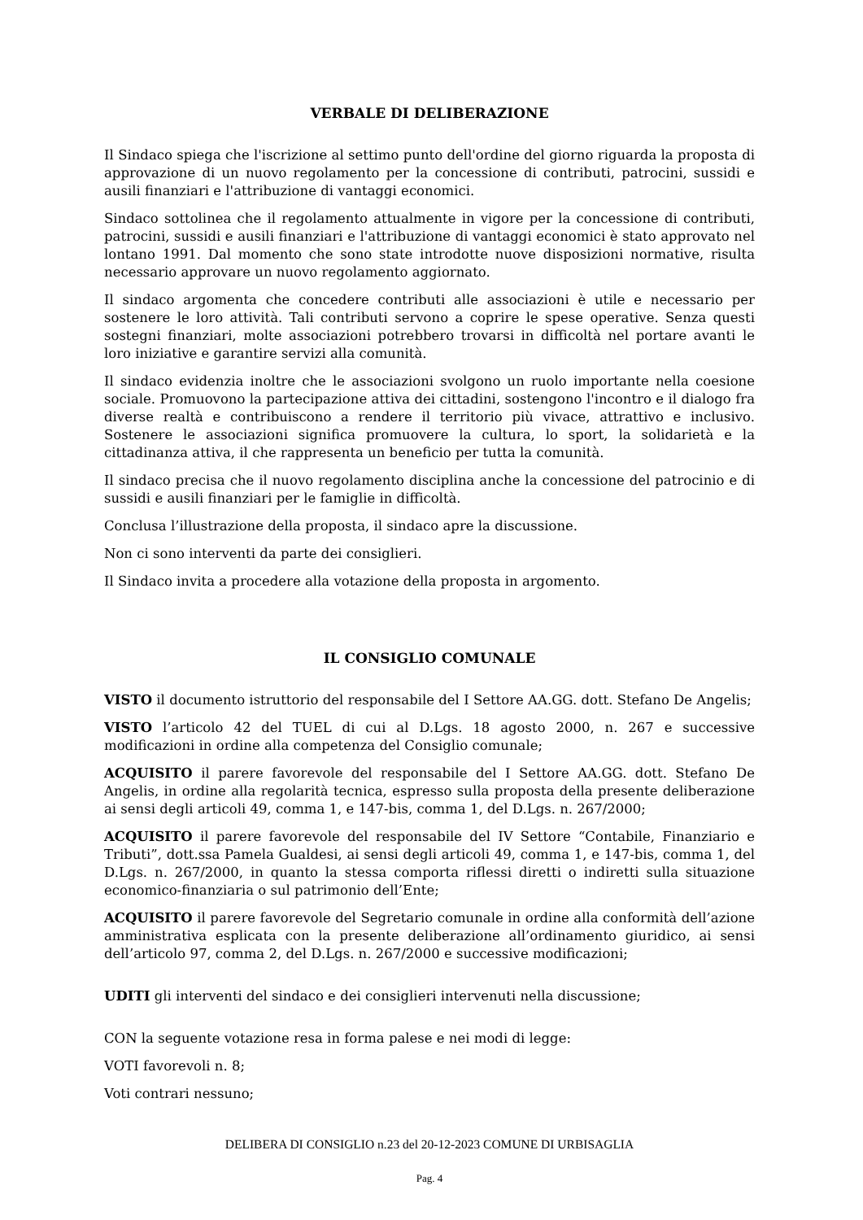VERBALE DI DELIBERAZIONE
Il Sindaco spiega che l'iscrizione al settimo punto dell'ordine del giorno riguarda la proposta di approvazione di un nuovo regolamento per la concessione di contributi, patrocini, sussidi e ausili finanziari e l'attribuzione di vantaggi economici.
Sindaco sottolinea che il regolamento attualmente in vigore per la concessione di contributi, patrocini, sussidi e ausili finanziari e l'attribuzione di vantaggi economici è stato approvato nel lontano 1991. Dal momento che sono state introdotte nuove disposizioni normative, risulta necessario approvare un nuovo regolamento aggiornato.
Il sindaco argomenta che concedere contributi alle associazioni è utile e necessario per sostenere le loro attività. Tali contributi servono a coprire le spese operative. Senza questi sostegni finanziari, molte associazioni potrebbero trovarsi in difficoltà nel portare avanti le loro iniziative e garantire servizi alla comunità.
Il sindaco evidenzia inoltre che le associazioni svolgono un ruolo importante nella coesione sociale. Promuovono la partecipazione attiva dei cittadini, sostengono l'incontro e il dialogo fra diverse realtà e contribuiscono a rendere il territorio più vivace, attrattivo e inclusivo. Sostenere le associazioni significa promuovere la cultura, lo sport, la solidarietà e la cittadinanza attiva, il che rappresenta un beneficio per tutta la comunità.
Il sindaco precisa che il nuovo regolamento disciplina anche la concessione del patrocinio e di sussidi e ausili finanziari per le famiglie in difficoltà.
Conclusa l’illustrazione della proposta, il sindaco apre la discussione.
Non ci sono interventi da parte dei consiglieri.
Il Sindaco invita a procedere alla votazione della proposta in argomento.
IL CONSIGLIO COMUNALE
VISTO il documento istruttorio del responsabile del I Settore AA.GG. dott. Stefano De Angelis;
VISTO l’articolo 42 del TUEL di cui al D.Lgs. 18 agosto 2000, n. 267 e successive modificazioni in ordine alla competenza del Consiglio comunale;
ACQUISITO il parere favorevole del responsabile del I Settore AA.GG. dott. Stefano De Angelis, in ordine alla regolarità tecnica, espresso sulla proposta della presente deliberazione ai sensi degli articoli 49, comma 1, e 147-bis, comma 1, del D.Lgs. n. 267/2000;
ACQUISITO il parere favorevole del responsabile del IV Settore “Contabile, Finanziario e Tributi”, dott.ssa Pamela Gualdesi, ai sensi degli articoli 49, comma 1, e 147-bis, comma 1, del D.Lgs. n. 267/2000, in quanto la stessa comporta riflessi diretti o indiretti sulla situazione economico-finanziaria o sul patrimonio dell’Ente;
ACQUISITO il parere favorevole del Segretario comunale in ordine alla conformità dell’azione amministrativa esplicata con la presente deliberazione all’ordinamento giuridico, ai sensi dell’articolo 97, comma 2, del D.Lgs. n. 267/2000 e successive modificazioni;
UDITI gli interventi del sindaco e dei consiglieri intervenuti nella discussione;
CON la seguente votazione resa in forma palese e nei modi di legge:
VOTI favorevoli n. 8;
Voti contrari nessuno;
DELIBERA DI CONSIGLIO n.23 del 20-12-2023 COMUNE DI URBISAGLIA
Pag. 4